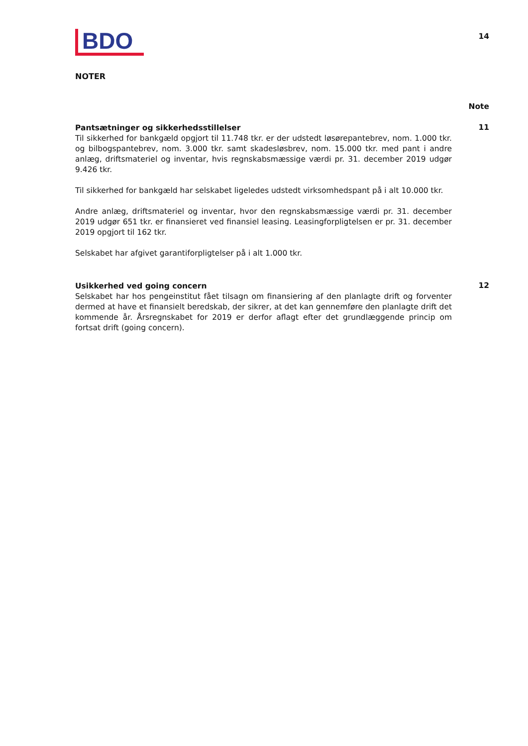BDO
14
NOTER
Note
Pantsætninger og sikkerhedsstillelser
Til sikkerhed for bankgæld opgjort til 11.748 tkr. er der udstedt løsørepantebrev, nom. 1.000 tkr. og bilbogspantebrev, nom. 3.000 tkr. samt skadesløsbrev, nom. 15.000 tkr. med pant i andre anlæg, driftsmateriel og inventar, hvis regnskabsmæssige værdi pr. 31. december 2019 udgør 9.426 tkr.
Til sikkerhed for bankgæld har selskabet ligeledes udstedt virksomhedspant på i alt 10.000 tkr.
Andre anlæg, driftsmateriel og inventar, hvor den regnskabsmæssige værdi pr. 31. december 2019 udgør 651 tkr. er finansieret ved finansiel leasing. Leasingforpligtelsen er pr. 31. december 2019 opgjort til 162 tkr.
Selskabet har afgivet garantiforpligtelser på i alt 1.000 tkr.
11
Usikkerhed ved going concern
Selskabet har hos pengeinstitut fået tilsagn om finansiering af den planlagte drift og forventer dermed at have et finansielt beredskab, der sikrer, at det kan gennemføre den planlagte drift det kommende år. Årsregnskabet for 2019 er derfor aflagt efter det grundlæggende princip om fortsat drift (going concern).
12